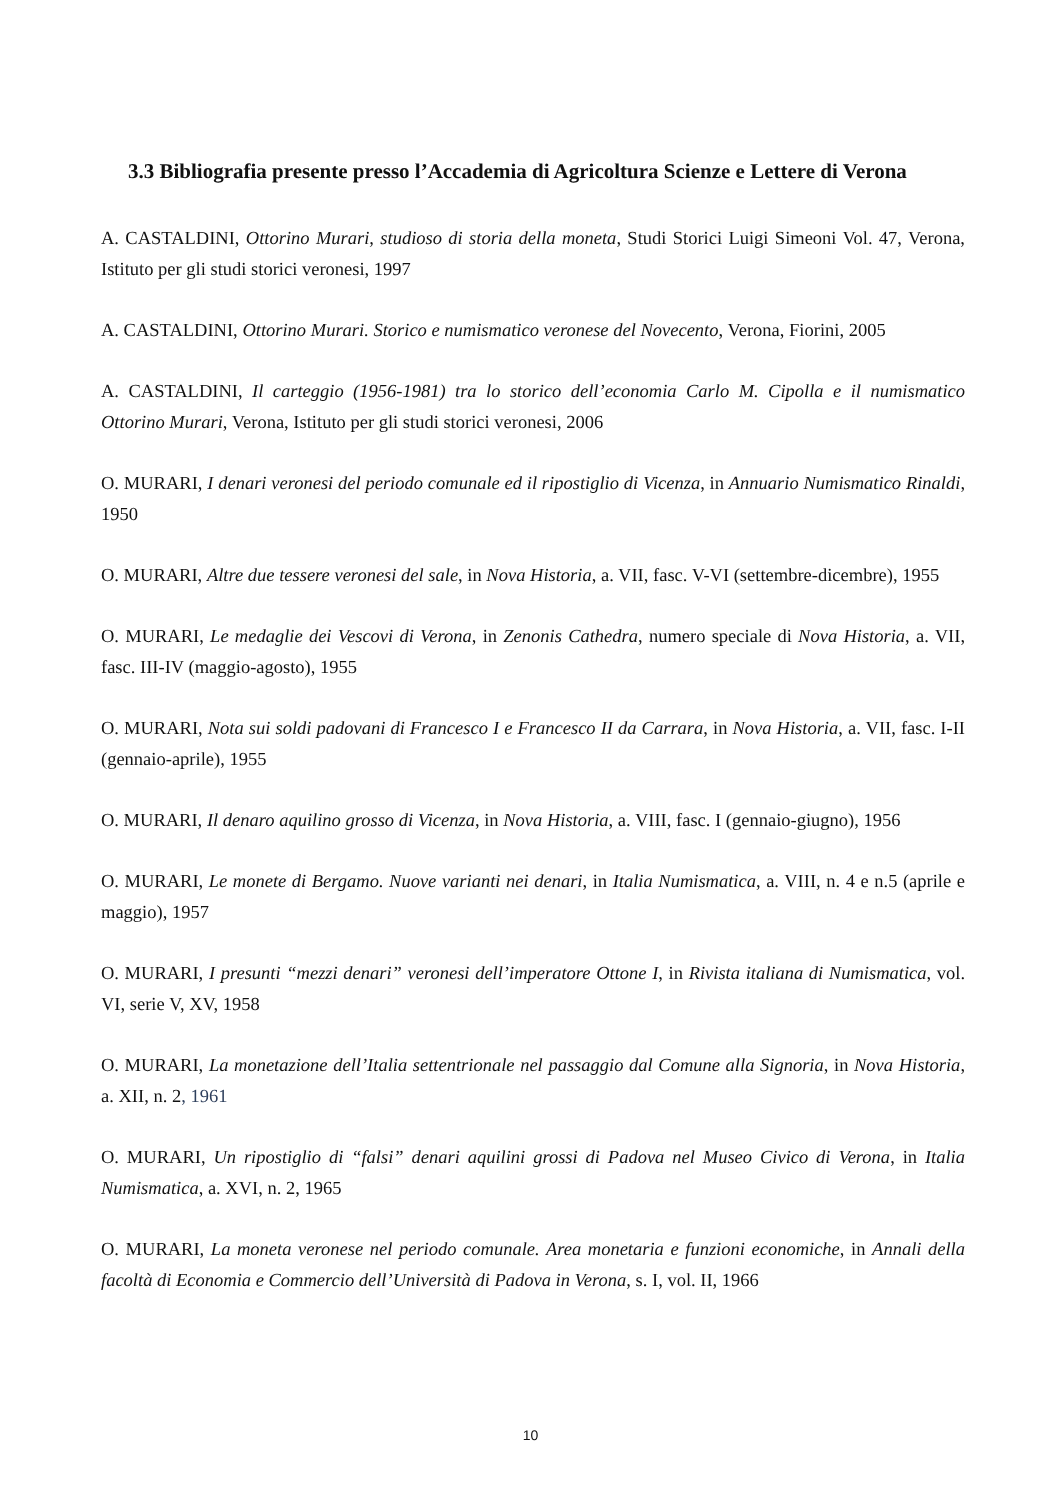3.3 Bibliografia presente presso l’Accademia di Agricoltura Scienze e Lettere di Verona
A. CASTALDINI, Ottorino Murari, studioso di storia della moneta, Studi Storici Luigi Simeoni Vol. 47, Verona, Istituto per gli studi storici veronesi, 1997
A. CASTALDINI, Ottorino Murari. Storico e numismatico veronese del Novecento, Verona, Fiorini, 2005
A. CASTALDINI, Il carteggio (1956-1981) tra lo storico dell’economia Carlo M. Cipolla e il numismatico Ottorino Murari, Verona, Istituto per gli studi storici veronesi, 2006
O. MURARI, I denari veronesi del periodo comunale ed il ripostiglio di Vicenza, in Annuario Numismatico Rinaldi, 1950
O. MURARI, Altre due tessere veronesi del sale, in Nova Historia, a. VII, fasc. V-VI (settembre-dicembre), 1955
O. MURARI, Le medaglie dei Vescovi di Verona, in Zenonis Cathedra, numero speciale di Nova Historia, a. VII, fasc. III-IV (maggio-agosto), 1955
O. MURARI, Nota sui soldi padovani di Francesco I e Francesco II da Carrara, in Nova Historia, a. VII, fasc. I-II (gennaio-aprile), 1955
O. MURARI, Il denaro aquilino grosso di Vicenza, in Nova Historia, a. VIII, fasc. I (gennaio-giugno), 1956
O. MURARI, Le monete di Bergamo. Nuove varianti nei denari, in Italia Numismatica, a. VIII, n. 4 e n.5 (aprile e maggio), 1957
O. MURARI, I presunti “mezzi denari” veronesi dell’imperatore Ottone I, in Rivista italiana di Numismatica, vol. VI, serie V, XV, 1958
O. MURARI, La monetazione dell’Italia settentrionale nel passaggio dal Comune alla Signoria, in Nova Historia, a. XII, n. 2, 1961
O. MURARI, Un ripostiglio di “falsi” denari aquilini grossi di Padova nel Museo Civico di Verona, in Italia Numismatica, a. XVI, n. 2, 1965
O. MURARI, La moneta veronese nel periodo comunale. Area monetaria e funzioni economiche, in Annali della facoltà di Economia e Commercio dell’Università di Padova in Verona, s. I, vol. II, 1966
10